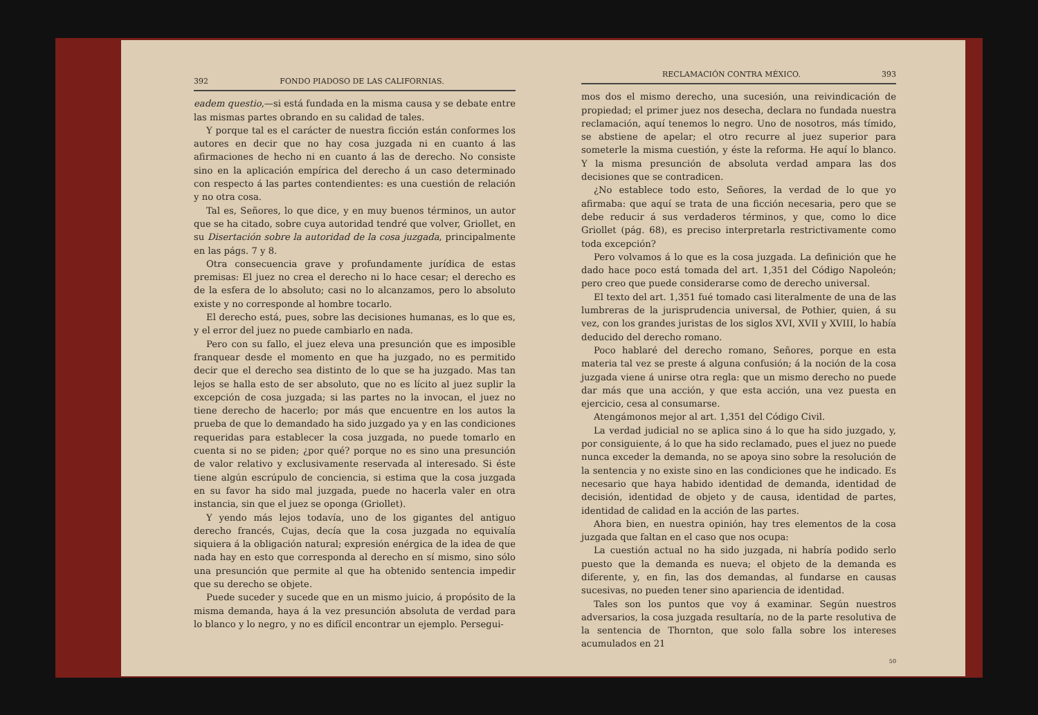392 FONDO PIADOSO DE LAS CALIFORNIAS.
eadem questio,—si está fundada en la misma causa y se debate entre las mismas partes obrando en su calidad de tales.
Y porque tal es el carácter de nuestra ficción están conformes los autores en decir que no hay cosa juzgada ni en cuanto á las afirmaciones de hecho ni en cuanto á las de derecho. No consiste sino en la aplicación empírica del derecho á un caso determinado con respecto á las partes contendientes: es una cuestión de relación y no otra cosa.
Tal es, Señores, lo que dice, y en muy buenos términos, un autor que se ha citado, sobre cuya autoridad tendré que volver, Griollet, en su Disertación sobre la autoridad de la cosa juzgada, principalmente en las págs. 7 y 8.
Otra consecuencia grave y profundamente jurídica de estas premisas: El juez no crea el derecho ni lo hace cesar; el derecho es de la esfera de lo absoluto; casi no lo alcanzamos, pero lo absoluto existe y no corresponde al hombre tocarlo.
El derecho está, pues, sobre las decisiones humanas, es lo que es, y el error del juez no puede cambiarlo en nada.
Pero con su fallo, el juez eleva una presunción que es imposible franquear desde el momento en que ha juzgado, no es permitido decir que el derecho sea distinto de lo que se ha juzgado. Mas tan lejos se halla esto de ser absoluto, que no es lícito al juez suplir la excepción de cosa juzgada; si las partes no la invocan, el juez no tiene derecho de hacerlo; por más que encuentre en los autos la prueba de que lo demandado ha sido juzgado ya y en las condiciones requeridas para establecer la cosa juzgada, no puede tomarlo en cuenta si no se piden; ¿por qué? porque no es sino una presunción de valor relativo y exclusivamente reservada al interesado. Si éste tiene algún escrúpulo de conciencia, si estima que la cosa juzgada en su favor ha sido mal juzgada, puede no hacerla valer en otra instancia, sin que el juez se oponga (Griollet).
Y yendo más lejos todavía, uno de los gigantes del antiguo derecho francés, Cujas, decía que la cosa juzgada no equivalía siquiera á la obligación natural; expresión enérgica de la idea de que nada hay en esto que corresponda al derecho en sí mismo, sino sólo una presunción que permite al que ha obtenido sentencia impedir que su derecho se objete.
Puede suceder y sucede que en un mismo juicio, á propósito de la misma demanda, haya á la vez presunción absoluta de verdad para lo blanco y lo negro, y no es difícil encontrar un ejemplo. Persegui-
RECLAMACIÓN CONTRA MÉXICO. 393
mos dos el mismo derecho, una sucesión, una reivindicación de propiedad; el primer juez nos desecha, declara no fundada nuestra reclamación, aquí tenemos lo negro. Uno de nosotros, más tímido, se abstiene de apelar; el otro recurre al juez superior para someterle la misma cuestión, y éste la reforma. He aquí lo blanco. Y la misma presunción de absoluta verdad ampara las dos decisiones que se contradicen.
¿No establece todo esto, Señores, la verdad de lo que yo afirmaba: que aquí se trata de una ficción necesaria, pero que se debe reducir á sus verdaderos términos, y que, como lo dice Griollet (pág. 68), es preciso interpretarla restrictivamente como toda excepción?
Pero volvamos á lo que es la cosa juzgada. La definición que he dado hace poco está tomada del art. 1,351 del Código Napoleón; pero creo que puede considerarse como de derecho universal.
El texto del art. 1,351 fué tomado casi literalmente de una de las lumbreras de la jurisprudencia universal, de Pothier, quien, á su vez, con los grandes juristas de los siglos XVI, XVII y XVIII, lo había deducido del derecho romano.
Poco hablaré del derecho romano, Señores, porque en esta materia tal vez se preste á alguna confusión; á la noción de la cosa juzgada viene á unirse otra regla: que un mismo derecho no puede dar más que una acción, y que esta acción, una vez puesta en ejercicio, cesa al consumarse.
Atengámonos mejor al art. 1,351 del Código Civil.
La verdad judicial no se aplica sino á lo que ha sido juzgado, y, por consiguiente, á lo que ha sido reclamado, pues el juez no puede nunca exceder la demanda, no se apoya sino sobre la resolución de la sentencia y no existe sino en las condiciones que he indicado. Es necesario que haya habido identidad de demanda, identidad de decisión, identidad de objeto y de causa, identidad de partes, identidad de calidad en la acción de las partes.
Ahora bien, en nuestra opinión, hay tres elementos de la cosa juzgada que faltan en el caso que nos ocupa:
La cuestión actual no ha sido juzgada, ni habría podido serlo puesto que la demanda es nueva; el objeto de la demanda es diferente, y, en fin, las dos demandas, al fundarse en causas sucesivas, no pueden tener sino apariencia de identidad.
Tales son los puntos que voy á examinar. Según nuestros adversarios, la cosa juzgada resultaría, no de la parte resolutiva de la sentencia de Thornton, que solo falla sobre los intereses acumulados en 21
50